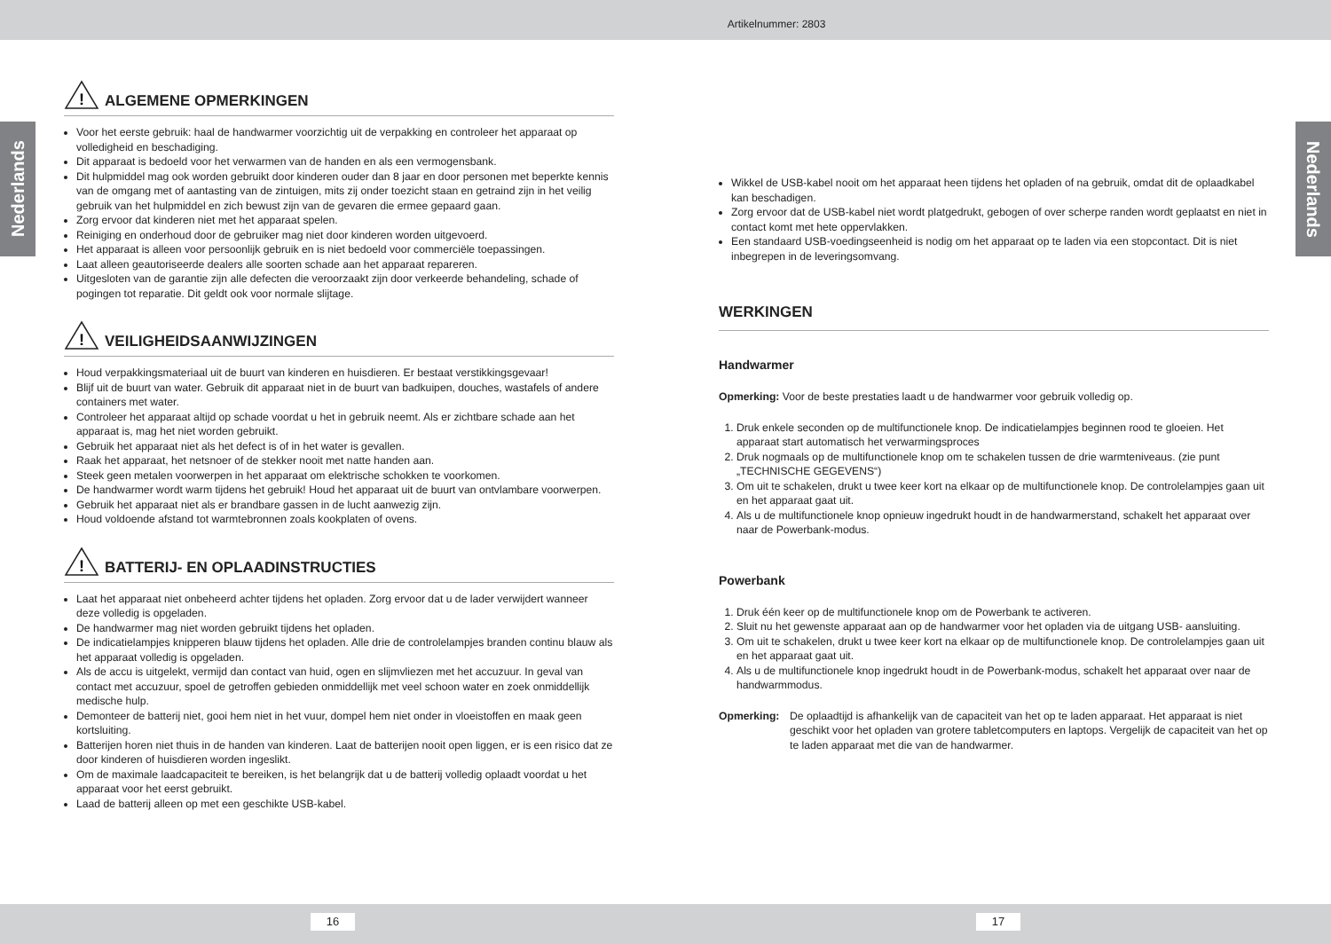Artikelnummer: 2803
Nederlands
Nederlands
!
ALGEMENE OPMERKINGEN
Voor het eerste gebruik: haal de handwarmer voorzichtig uit de verpakking en controleer het apparaat op volledigheid en beschadiging.
Dit apparaat is bedoeld voor het verwarmen van de handen en als een vermogensbank.
Dit hulpmiddel mag ook worden gebruikt door kinderen ouder dan 8 jaar en door personen met beperkte kennis van de omgang met of aantasting van de zintuigen, mits zij onder toezicht staan en getraind zijn in het veilig gebruik van het hulpmiddel en zich bewust zijn van de gevaren die ermee gepaard gaan.
Zorg ervoor dat kinderen niet met het apparaat spelen.
Reiniging en onderhoud door de gebruiker mag niet door kinderen worden uitgevoerd.
Het apparaat is alleen voor persoonlijk gebruik en is niet bedoeld voor commerciële toepassingen.
Laat alleen geautoriseerde dealers alle soorten schade aan het apparaat repareren.
Uitgesloten van de garantie zijn alle defecten die veroorzaakt zijn door verkeerde behandeling, schade of pogingen tot reparatie. Dit geldt ook voor normale slijtage.
!
VEILIGHEIDSAANWIJZINGEN
Houd verpakkingsmateriaal uit de buurt van kinderen en huisdieren. Er bestaat verstikkingsgevaar!
Blijf uit de buurt van water. Gebruik dit apparaat niet in de buurt van badkuipen, douches, wastafels of andere containers met water.
Controleer het apparaat altijd op schade voordat u het in gebruik neemt. Als er zichtbare schade aan het apparaat is, mag het niet worden gebruikt.
Gebruik het apparaat niet als het defect is of in het water is gevallen.
Raak het apparaat, het netsnoer of de stekker nooit met natte handen aan.
Steek geen metalen voorwerpen in het apparaat om elektrische schokken te voorkomen.
De handwarmer wordt warm tijdens het gebruik! Houd het apparaat uit de buurt van ontvlambare voorwerpen.
Gebruik het apparaat niet als er brandbare gassen in de lucht aanwezig zijn.
Houd voldoende afstand tot warmtebronnen zoals kookplaten of ovens.
!
BATTERIJ- EN OPLAADINSTRUCTIES
Laat het apparaat niet onbeheerd achter tijdens het opladen. Zorg ervoor dat u de lader verwijdert wanneer deze volledig is opgeladen.
De handwarmer mag niet worden gebruikt tijdens het opladen.
De indicatielampjes knipperen blauw tijdens het opladen. Alle drie de controlelampjes branden continu blauw als het apparaat volledig is opgeladen.
Als de accu is uitgelekt, vermijd dan contact van huid, ogen en slijmvliezen met het accuzuur. In geval van contact met accuzuur, spoel de getroffen gebieden onmiddellijk met veel schoon water en zoek onmiddellijk medische hulp.
Demonteer de batterij niet, gooi hem niet in het vuur, dompel hem niet onder in vloeistoffen en maak geen kortsluiting.
Batterijen horen niet thuis in de handen van kinderen. Laat de batterijen nooit open liggen, er is een risico dat ze door kinderen of huisdieren worden ingeslikt.
Om de maximale laadcapaciteit te bereiken, is het belangrijk dat u de batterij volledig oplaadt voordat u het apparaat voor het eerst gebruikt.
Laad de batterij alleen op met een geschikte USB-kabel.
Wikkel de USB-kabel nooit om het apparaat heen tijdens het opladen of na gebruik, omdat dit de oplaadkabel kan beschadigen.
Zorg ervoor dat de USB-kabel niet wordt platgedrukt, gebogen of over scherpe randen wordt geplaatst en niet in contact komt met hete oppervlakken.
Een standaard USB-voedingseenheid is nodig om het apparaat op te laden via een stopcontact. Dit is niet inbegrepen in de leveringsomvang.
WERKINGEN
Handwarmer
Opmerking: Voor de beste prestaties laadt u de handwarmer voor gebruik volledig op.
1. Druk enkele seconden op de multifunctionele knop. De indicatielampjes beginnen rood te gloeien. Het apparaat start automatisch het verwarmingsproces
2. Druk nogmaals op de multifunctionele knop om te schakelen tussen de drie warmteniveaus. (zie punt „TECHNISCHE GEGEVENS“)
3. Om uit te schakelen, drukt u twee keer kort na elkaar op de multifunctionele knop. De controlelampjes gaan uit en het apparaat gaat uit.
4. Als u de multifunctionele knop opnieuw ingedrukt houdt in de handwarmerstand, schakelt het apparaat over naar de Powerbank-modus.
Powerbank
1. Druk één keer op de multifunctionele knop om de Powerbank te activeren.
2. Sluit nu het gewenste apparaat aan op de handwarmer voor het opladen via de uitgang USB- aansluiting.
3. Om uit te schakelen, drukt u twee keer kort na elkaar op de multifunctionele knop. De controlelampjes gaan uit en het apparaat gaat uit.
4. Als u de multifunctionele knop ingedrukt houdt in de Powerbank-modus, schakelt het apparaat over naar de handwarmmodus.
Opmerking: De oplaadtijd is afhankelijk van de capaciteit van het op te laden apparaat. Het apparaat is niet geschikt voor het opladen van grotere tabletcomputers en laptops. Vergelijk de capaciteit van het op te laden apparaat met die van de handwarmer.
16 17